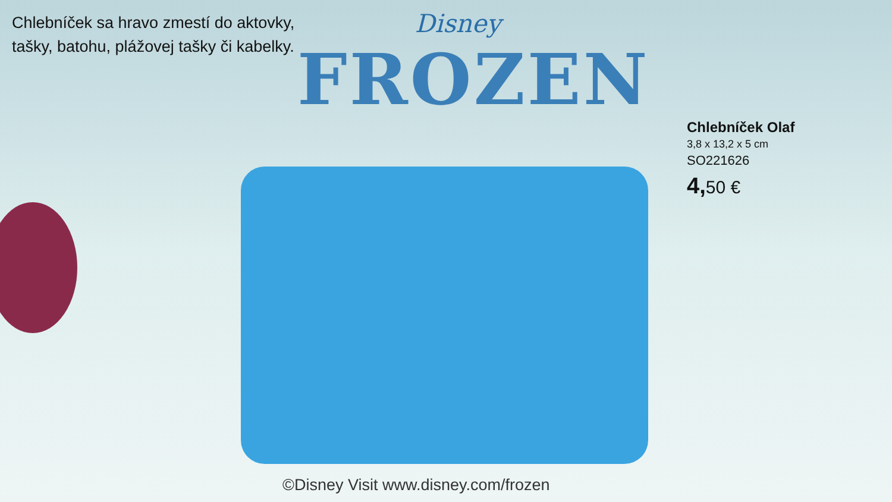Chlebníček sa hravo zmestí do aktovky,
tašky, batohu, plážovej tašky či kabelky.
Disney
FROZEN
Chlebníček Olaf
3,8 x 13,2 x 5 cm
SO221626
4, 50 €
©Disney Visit www.disney.com/frozen